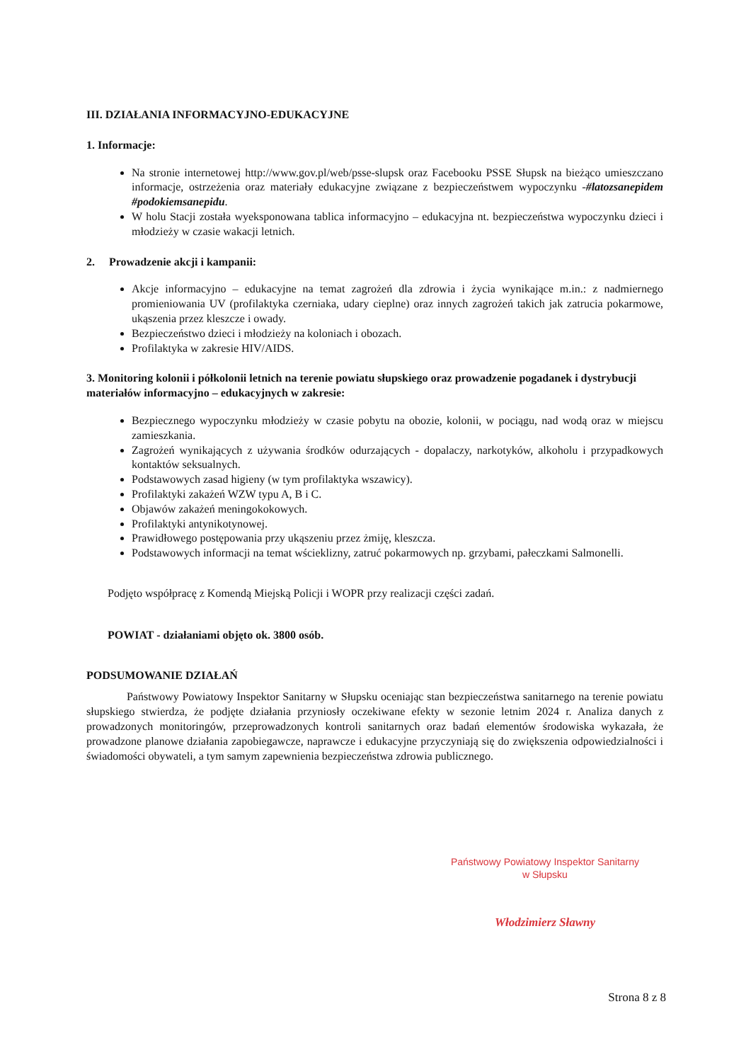III. DZIAŁANIA INFORMACYJNO-EDUKACYJNE
1. Informacje:
Na stronie internetowej http://www.gov.pl/web/psse-slupsk oraz Facebooku PSSE Słupsk na bieżąco umieszczano informacje, ostrzeżenia oraz materiały edukacyjne związane z bezpieczeństwem wypoczynku -#latozsanepidem #podokiemsanepidu.
W holu Stacji została wyeksponowana tablica informacyjno – edukacyjna nt. bezpieczeństwa wypoczynku dzieci i młodzieży w czasie wakacji letnich.
2. Prowadzenie akcji i kampanii:
Akcje informacyjno – edukacyjne na temat zagrożeń dla zdrowia i życia wynikające m.in.: z nadmiernego promieniowania UV (profilaktyka czerniaka, udary cieplne) oraz innych zagrożeń takich jak zatrucia pokarmowe, ukąszenia przez kleszcze i owady.
Bezpieczeństwo dzieci i młodzieży na koloniach i obozach.
Profilaktyka w zakresie HIV/AIDS.
3. Monitoring kolonii i półkolonii letnich na terenie powiatu słupskiego oraz prowadzenie pogadanek i dystrybucji materiałów informacyjno – edukacyjnych w zakresie:
Bezpiecznego wypoczynku młodzieży w czasie pobytu na obozie, kolonii, w pociągu, nad wodą oraz w miejscu zamieszkania.
Zagrożeń wynikających z używania środków odurzających - dopalaczy, narkotyków, alkoholu i przypadkowych kontaktów seksualnych.
Podstawowych zasad higieny (w tym profilaktyka wszawicy).
Profilaktyki zakażeń WZW typu A, B i C.
Objawów zakażeń meningokokowych.
Profilaktyki antynikotynowej.
Prawidłowego postępowania przy ukąszeniu przez żmiję, kleszcza.
Podstawowych informacji na temat wścieklizny, zatruć pokarmowych np. grzybami, pałeczkami Salmonelli.
Podjęto współpracę z Komendą Miejską Policji i WOPR przy realizacji części zadań.
POWIAT - działaniami objęto ok. 3800 osób.
PODSUMOWANIE DZIAŁAŃ
Państwowy Powiatowy Inspektor Sanitarny w Słupsku oceniając stan bezpieczeństwa sanitarnego na terenie powiatu słupskiego stwierdza, że podjęte działania przyniosły oczekiwane efekty w sezonie letnim 2024 r. Analiza danych z prowadzonych monitoringów, przeprowadzonych kontroli sanitarnych oraz badań elementów środowiska wykazała, że prowadzone planowe działania zapobiegawcze, naprawcze i edukacyjne przyczyniają się do zwiększenia odpowiedzialności i świadomości obywateli, a tym samym zapewnienia bezpieczeństwa zdrowia publicznego.
Państwowy Powiatowy Inspektor Sanitarny
w Słupsku
Włodzimierz Sławny
Strona 8 z 8